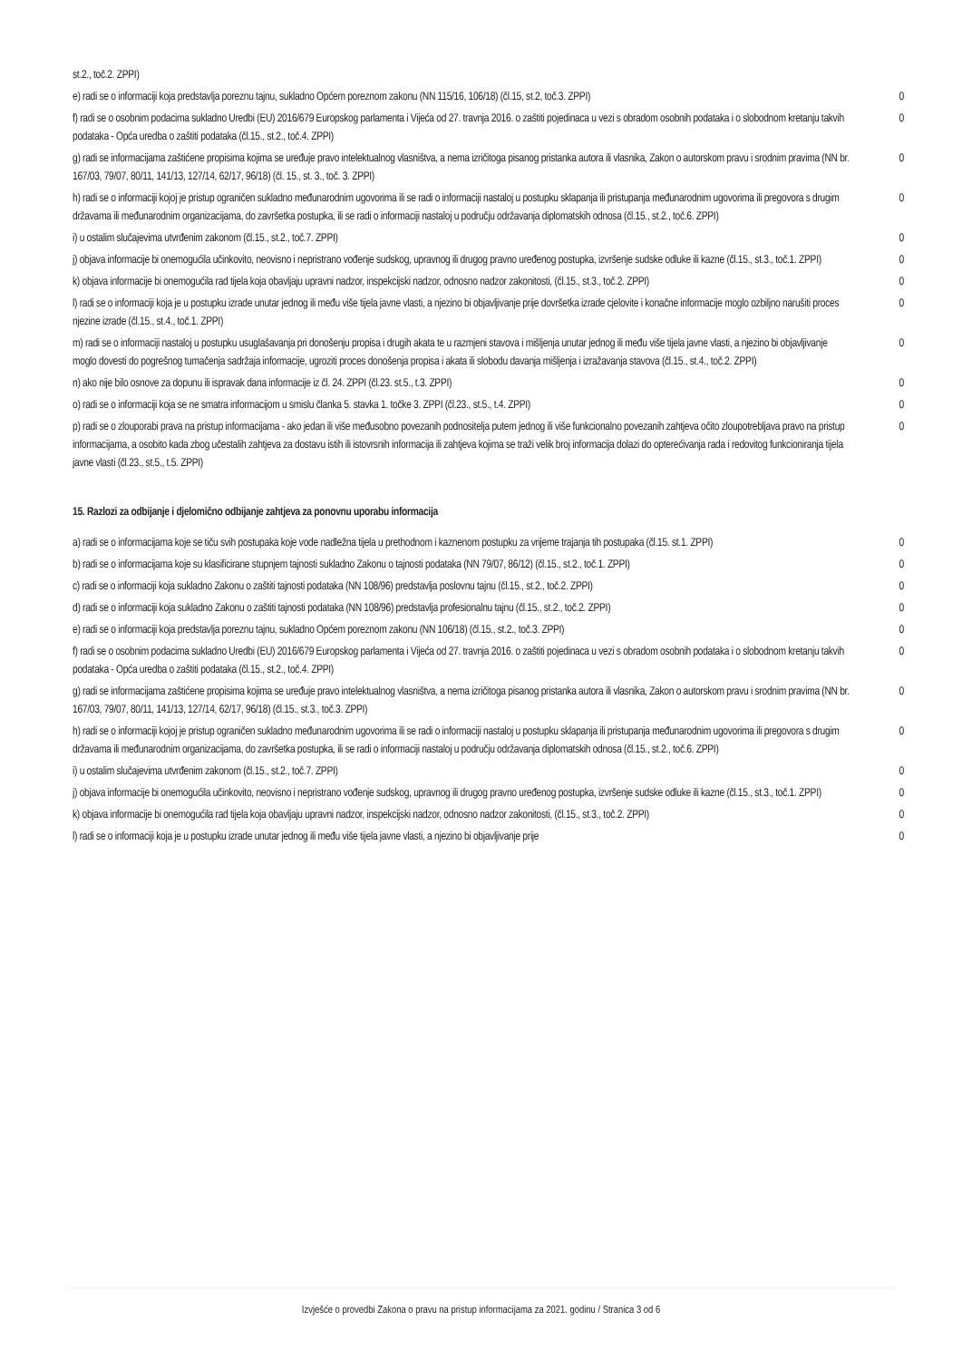| st.2., toč.2. ZPPI) | |
| e) radi se o informaciji koja predstavlja poreznu tajnu, sukladno Općem poreznom zakonu (NN 115/16, 106/18) (čl.15, st.2, toč.3. ZPPI) | 0 |
| f) radi se o osobnim podacima sukladno Uredbi (EU) 2016/679 Europskog parlamenta i Vijeća od 27. travnja 2016. o zaštiti pojedinaca u vezi s obradom osobnih podataka i o slobodnom kretanju takvih podataka - Opća uredba o zaštiti podataka (čl.15., st.2., toč.4. ZPPI) | 0 |
| g) radi se informacijama zaštićene propisima kojima se uređuje pravo intelektualnog vlasništva, a nema izričitoga pisanog pristanka autora ili vlasnika, Zakon o autorskom pravu i srodnim pravima (NN br. 167/03, 79/07, 80/11, 141/13, 127/14, 62/17, 96/18) (čl. 15., st. 3., toč. 3. ZPPI) | 0 |
| h) radi se o informaciji kojoj je pristup ograničen sukladno međunarodnim ugovorima ili se radi o informaciji nastaloj u postupku sklapanja ili pristupanja međunarodnim ugovorima ili pregovora s drugim državama ili međunarodnim organizacijama, do završetka postupka, ili se radi o informaciji nastaloj u području održavanja diplomatskih odnosa (čl.15., st.2., toč.6. ZPPI) | 0 |
| i) u ostalim slučajevima utvrđenim zakonom (čl.15., st.2., toč.7. ZPPI) | 0 |
| j) objava informacije bi onemogućila učinkovito, neovisno i nepristrano vođenje sudskog, upravnog ili drugog pravno uređenog postupka, izvršenje sudske odluke ili kazne (čl.15., st.3., toč.1. ZPPI) | 0 |
| k) objava informacije bi onemogućila rad tijela koja obavljaju upravni nadzor, inspekcijski nadzor, odnosno nadzor zakonitosti, (čl.15., st.3., toč.2. ZPPI) | 0 |
| l) radi se o informaciji koja je u postupku izrade unutar jednog ili među više tijela javne vlasti, a njezino bi objavljivanje prije dovršetka izrade cjelovite i konačne informacije moglo ozbiljno narušiti proces njezine izrade (čl.15., st.4., toč.1. ZPPI) | 0 |
| m) radi se o informaciji nastaloj u postupku usuglašavanja pri donošenju propisa i drugih akata te u razmjeni stavova i mišljenja unutar jednog ili među više tijela javne vlasti, a njezino bi objavljivanje moglo dovesti do pogrešnog tumačenja sadržaja informacije, ugroziti proces donošenja propisa i akata ili slobodu davanja mišljenja i izražavanja stavova (čl.15., st.4., toč.2. ZPPI) | 0 |
| n) ako nije bilo osnove za dopunu ili ispravak dana informacije iz čl. 24. ZPPI (čl.23. st.5., t.3. ZPPI) | 0 |
| o) radi se o informaciji koja se ne smatra informacijom u smislu članka 5. stavka 1. točke 3. ZPPI (čl.23., st.5., t.4. ZPPI) | 0 |
| p) radi se o zlouporabi prava na pristup informacijama - ako jedan ili više međusobno povezanih podnositelja putem jednog ili više funkcionalno povezanih zahtjeva očito zloupotrebljava pravo na pristup informacijama, a osobito kada zbog učestalih zahtjeva za dostavu istih ili istovrsnih informacija ili zahtjeva kojima se traži velik broj informacija dolazi do opterećivanja rada i redovitog funkcioniranja tijela javne vlasti (čl.23., st.5., t.5. ZPPI) | 0 |
15. Razlozi za odbijanje i djelomično odbijanje zahtjeva za ponovnu uporabu informacija
| a) radi se o informacijama koje se tiču svih postupaka koje vode nadležna tijela u prethodnom i kaznenom postupku za vrijeme trajanja tih postupaka (čl.15. st.1. ZPPI) | 0 |
| b) radi se o informacijama koje su klasificirane stupnjem tajnosti sukladno Zakonu o tajnosti podataka (NN 79/07, 86/12) (čl.15., st.2., toč.1. ZPPI) | 0 |
| c) radi se o informaciji koja sukladno Zakonu o zaštiti tajnosti podataka (NN 108/96) predstavlja poslovnu tajnu (čl.15., st.2., toč.2. ZPPI) | 0 |
| d) radi se o informaciji koja sukladno Zakonu o zaštiti tajnosti podataka (NN 108/96) predstavlja profesionalnu tajnu (čl.15., st.2., toč.2. ZPPI) | 0 |
| e) radi se o informaciji koja predstavlja poreznu tajnu, sukladno Općem poreznom zakonu (NN 106/18) (čl.15., st.2., toč.3. ZPPI) | 0 |
| f) radi se o osobnim podacima sukladno Uredbi (EU) 2016/679 Europskog parlamenta i Vijeća od 27. travnja 2016. o zaštiti pojedinaca u vezi s obradom osobnih podataka i o slobodnom kretanju takvih podataka - Opća uredba o zaštiti podataka (čl.15., st.2., toč.4. ZPPI) | 0 |
| g) radi se informacijama zaštićene propisima kojima se uređuje pravo intelektualnog vlasništva, a nema izričitoga pisanog pristanka autora ili vlasnika, Zakon o autorskom pravu i srodnim pravima (NN br. 167/03, 79/07, 80/11, 141/13, 127/14, 62/17, 96/18) (čl.15., st.3., toč.3. ZPPI) | 0 |
| h) radi se o informaciji kojoj je pristup ograničen sukladno međunarodnim ugovorima ili se radi o informaciji nastaloj u postupku sklapanja ili pristupanja međunarodnim ugovorima ili pregovora s drugim državama ili međunarodnim organizacijama, do završetka postupka, ili se radi o informaciji nastaloj u području održavanja diplomatskih odnosa (čl.15., st.2., toč.6. ZPPI) | 0 |
| i) u ostalim slučajevima utvrđenim zakonom (čl.15., st.2., toč.7. ZPPI) | 0 |
| j) objava informacije bi onemogućila učinkovito, neovisno i nepristrano vođenje sudskog, upravnog ili drugog pravno uređenog postupka, izvršenje sudske odluke ili kazne (čl.15., st.3., toč.1. ZPPI) | 0 |
| k) objava informacije bi onemogućila rad tijela koja obavljaju upravni nadzor, inspekcijski nadzor, odnosno nadzor zakonitosti, (čl.15., st.3., toč.2. ZPPI) | 0 |
| l) radi se o informaciji koja je u postupku izrade unutar jednog ili među više tijela javne vlasti, a njezino bi objavljivanje prije | 0 |
Izvješće o provedbi Zakona o pravu na pristup informacijama za 2021. godinu / Stranica 3 od 6